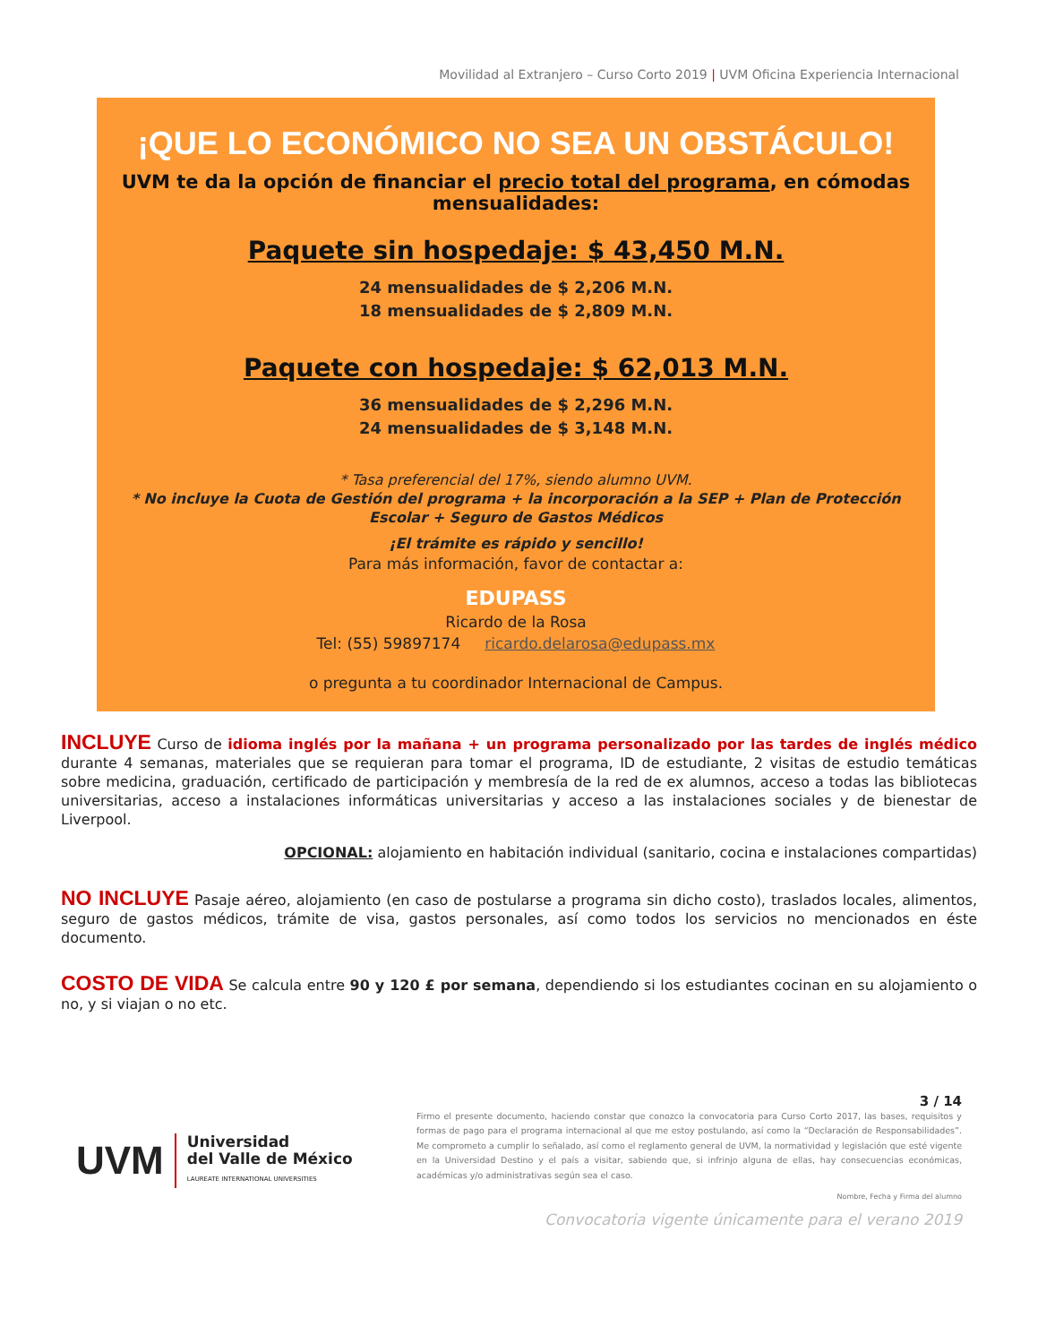Movilidad al Extranjero – Curso Corto 2019 | UVM Oficina Experiencia Internacional
¡QUE LO ECONÓMICO NO SEA UN OBSTÁCULO!
UVM te da la opción de financiar el precio total del programa, en cómodas mensualidades:
Paquete sin hospedaje: $ 43,450 M.N.
24 mensualidades de $ 2,206 M.N.
18 mensualidades de $ 2,809 M.N.
Paquete con hospedaje: $ 62,013 M.N.
36 mensualidades de $ 2,296 M.N.
24 mensualidades de $ 3,148 M.N.
* Tasa preferencial del 17%, siendo alumno UVM.
* No incluye la Cuota de Gestión del programa + la incorporación a la SEP + Plan de Protección Escolar + Seguro de Gastos Médicos
¡El trámite es rápido y sencillo!
Para más información, favor de contactar a:
EDUPASS
Ricardo de la Rosa
Tel: (55) 59897174 ricardo.delarosa@edupass.mx
o pregunta a tu coordinador Internacional de Campus.
INCLUYE Curso de idioma inglés por la mañana + un programa personalizado por las tardes de inglés médico durante 4 semanas, materiales que se requieran para tomar el programa, ID de estudiante, 2 visitas de estudio temáticas sobre medicina, graduación, certificado de participación y membresía de la red de ex alumnos, acceso a todas las bibliotecas universitarias, acceso a instalaciones informáticas universitarias y acceso a las instalaciones sociales y de bienestar de Liverpool.
OPCIONAL: alojamiento en habitación individual (sanitario, cocina e instalaciones compartidas)
NO INCLUYE Pasaje aéreo, alojamiento (en caso de postularse a programa sin dicho costo), traslados locales, alimentos, seguro de gastos médicos, trámite de visa, gastos personales, así como todos los servicios no mencionados en éste documento.
COSTO DE VIDA Se calcula entre 90 y 120 £ por semana, dependiendo si los estudiantes cocinan en su alojamiento o no, y si viajan o no etc.
UVM Universidad
del Valle de México
LAUREATE INTERNATIONAL UNIVERSITIES
3 / 14
Firmo el presente documento, haciendo constar que conozco la convocatoria para Curso Corto 2017, las bases, requisitos y formas de pago para el programa internacional al que me estoy postulando, así como la “Declaración de Responsabilidades”. Me comprometo a cumplir lo señalado, así como el reglamento general de UVM, la normatividad y legislación que esté vigente en la Universidad Destino y el país a visitar, sabiendo que, si infrinjo alguna de ellas, hay consecuencias económicas, académicas y/o administrativas según sea el caso.
Nombre, Fecha y Firma del alumno
Convocatoria vigente únicamente para el verano 2019